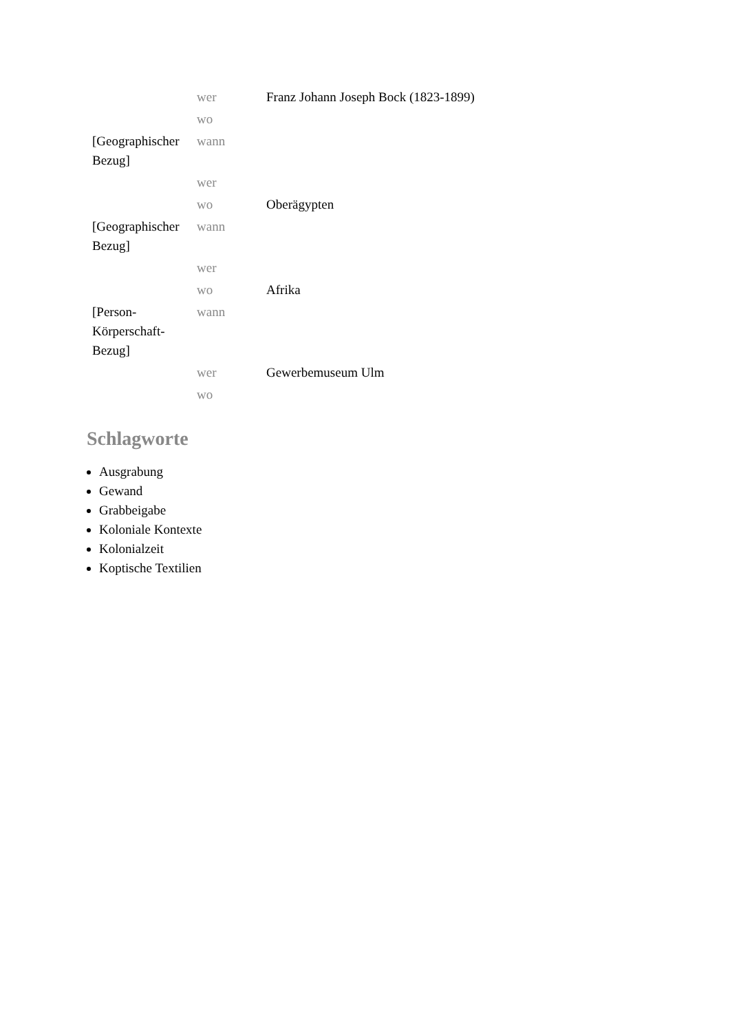| | wer | Franz Johann Joseph Bock (1823-1899) |
| | wo | |
| [Geographischer Bezug] | wann | |
| | wer | |
| | wo | Oberägypten |
| [Geographischer Bezug] | wann | |
| | wer | |
| | wo | Afrika |
| [Person-Körperschaft-Bezug] | wann | |
| | wer | Gewerbemuseum Ulm |
| | wo | |
Schlagworte
Ausgrabung
Gewand
Grabbeigabe
Koloniale Kontexte
Kolonialzeit
Koptische Textilien